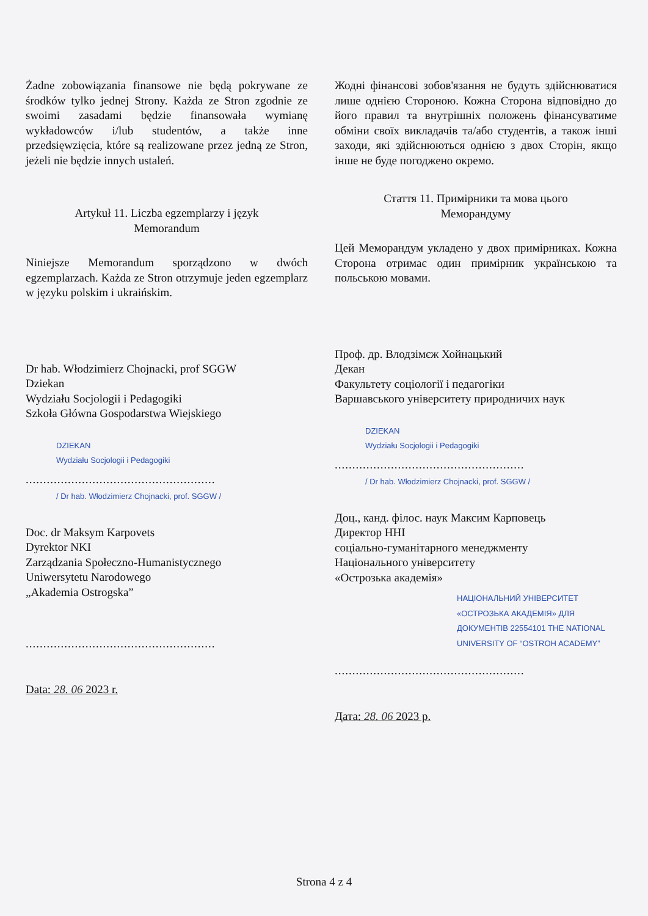Żadne zobowiązania finansowe nie będą pokrywane ze środków tylko jednej Strony. Każda ze Stron zgodnie ze swoimi zasadami będzie finansowała wymianę wykładowców i/lub studentów, a także inne przedsięwzięcia, które są realizowane przez jedną ze Stron, jeżeli nie będzie innych ustaleń.
Artykuł 11. Liczba egzemplarzy i język
Memorandum
Niniejsze Memorandum sporządzono w dwóch egzemplarzach. Każda ze Stron otrzymuje jeden egzemplarz w języku polskim i ukraińskim.
Dr hab. Włodzimierz Chojnacki, prof SGGW
Dziekan
Wydziału Socjologii i Pedagogiki
Szkoła Główna Gospodarstwa Wiejskiego
DZIEKAN
Wydziału Socjologii i Pedagogiki
......................................................
/ Dr hab. Włodzimierz Chojnacki, prof. SGGW /
Doc. dr Maksym Karpovets
Dyrektor NKI
Zarządzania Społeczno-Humanistycznego
Uniwersytetu Narodowego
„Akademia Ostrogska”
......................................................
Data: 28. 06 2023 r.
Жодні фінансові зобов'язання не будуть здійснюватися лише однією Стороною. Кожна Сторона відповідно до його правил та внутрішніх положень фінансуватиме обміни своїх викладачів та/або студентів, а також інші заходи, які здійснюються однією з двох Сторін, якщо інше не буде погоджено окремо.
Стаття 11. Примірники та мова цього
Меморандуму
Цей Меморандум укладено у двох примірниках. Кожна Сторона отримає один примірник українською та польською мовами.
Проф. др. Влодзімєж Хойнацький
Декан
Факультету соціології і педагогіки
Варшавського університету природничих наук
DZIEKAN
Wydziału Socjologii i Pedagogiki
......................................................
/ Dr hab. Włodzimierz Chojnacki, prof. SGGW /
Доц., канд. філос. наук Максим Карповець
Директор ННІ
соціально-гуманітарного менеджменту
Національного університету
«Острозька академія»
НАЦІОНАЛЬНИЙ УНІВЕРСИТЕТ «ОСТРОЗЬКА АКАДЕМІЯ» ДЛЯ ДОКУМЕНТІВ 22554101 THE NATIONAL UNIVERSITY OF “OSTROH ACADEMY”
......................................................
Дата: 28. 06 2023 р.
Strona 4 z 4